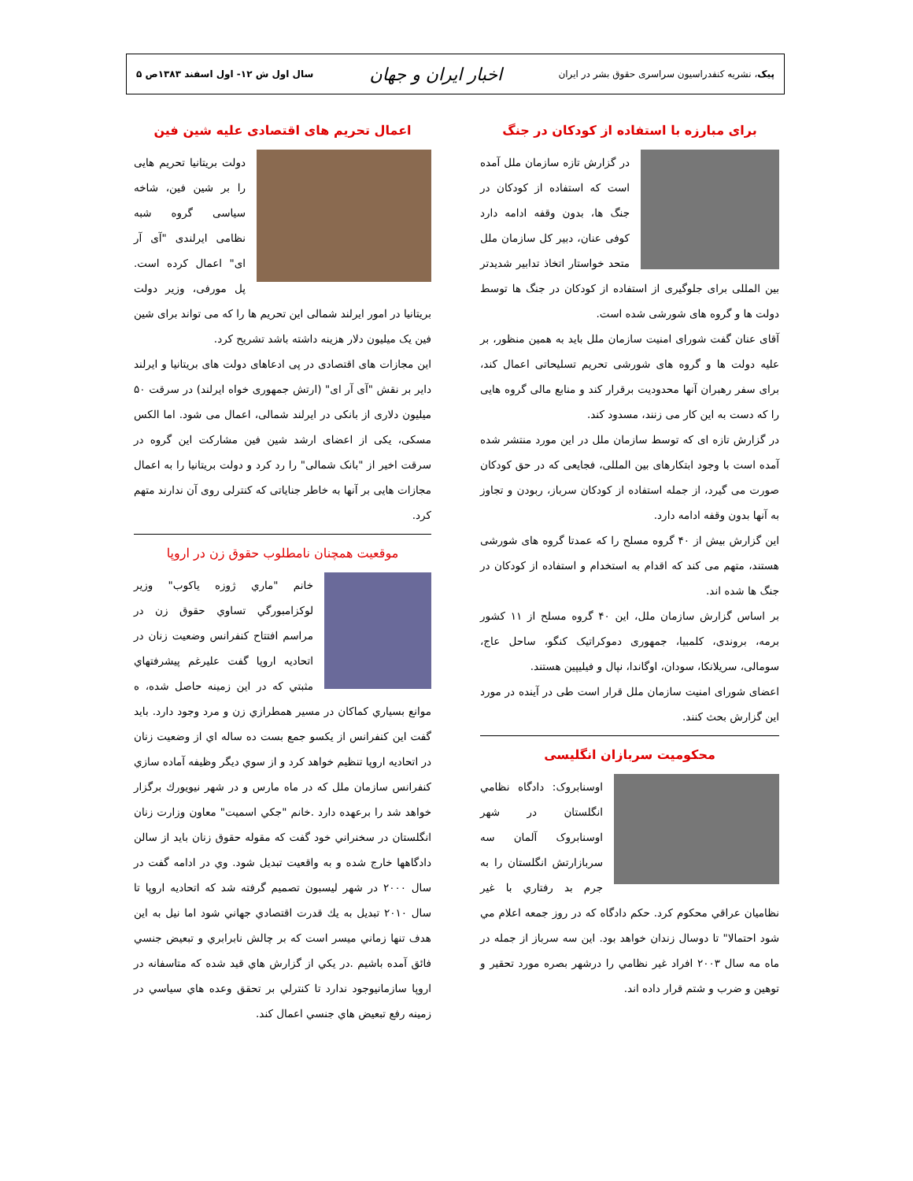پیک، نشریه کنفدراسیون سراسری حقوق بشر در ایران اخبار ایران و جهان سال اول ش ۱۲- اول اسفند ۱۳۸۳ص ۵
برای مبارزه با استفاده از کودکان در جنگ
در گزارش تازه سازمان ملل آمده است که استفاده از کودکان در جنگ ها، بدون وقفه ادامه دارد کوفی عنان، دبیر کل سازمان ملل متحد خواستار اتخاذ تدابیر شدیدتر بین المللی برای جلوگیری از استفاده از کودکان در جنگ ها توسط دولت ها و گروه های شورشی شده است.
آقای عنان گفت شورای امنیت سازمان ملل باید به همین منظور، بر علیه دولت ها و گروه های شورشی تحریم تسلیحاتی اعمال کند، برای سفر رهبران آنها محدودیت برقرار کند و منابع مالی گروه هایی را که دست به این کار می زنند، مسدود کند.
در گزارش تازه ای که توسط سازمان ملل در این مورد منتشر شده آمده است با وجود ابتکارهای بین المللی، فجایعی که در حق کودکان صورت می گیرد، از جمله استفاده از کودکان سرباز، ربودن و تجاوز به آنها بدون وقفه ادامه دارد.
این گزارش بیش از ۴۰ گروه مسلح را که عمدتا گروه های شورشی هستند، متهم می کند که اقدام به استخدام و استفاده از کودکان در جنگ ها شده اند.
بر اساس گزارش سازمان ملل، این ۴۰ گروه مسلح از ۱۱ کشور برمه، بروندی، کلمبیا، جمهوری دموکراتیک کنگو، ساحل عاج، سومالی، سریلانکا، سودان، اوگاندا، نپال و فیلیپین هستند.
اعضای شورای امنیت سازمان ملل قرار است طی در آینده در مورد این گزارش بحث کنند.
محکومیت سربازان انگلیسی
اوسنابروک: دادگاه نظامي انگلستان در شهر اوسنابروک آلمان سه سربازارتش انگلستان را به جرم بد رفتاري با غير نظاميان عراقي محکوم کرد. حکم دادگاه که در روز جمعه اعلام مي شود احتمالا" تا دوسال زندان خواهد بود. اين سه سرباز از جمله در ماه مه سال ۲۰۰۳ افراد غير نظامي را درشهر بصره مورد تحقير و توهين و ضرب و شتم قرار داده اند.
اعمال تحریم های اقتصادی علیه شین فین
دولت بریتانیا تحریم هایی را بر شین فین، شاخه سیاسی گروه شبه نظامی ایرلندی "آی آر ای" اعمال کرده است. پل مورفی، وزیر دولت بریتانیا در امور ایرلند شمالی این تحریم ها را که می تواند برای شین فین یک میلیون دلار هزینه داشته باشد تشریح کرد.
این مجازات های اقتصادی در پی ادعاهای دولت های بریتانیا و ایرلند دایر بر نقش "آی آر ای" (ارتش جمهوری خواه ایرلند) در سرقت ۵۰ میلیون دلاری از بانکی در ایرلند شمالی، اعمال می شود. اما الکس مسکی، یکی از اعضای ارشد شین فین مشارکت این گروه در سرقت اخیر از "بانک شمالی" را رد کرد و دولت بریتانیا را به اعمال مجازات هایی بر آنها به خاطر جنایاتی که کنترلی روی آن ندارند متهم کرد.
موقعیت همچنان نامطلوب حقوق زن در اروپا
خانم "ماري ژوزه ياكوب" وزير لوكزامبورگي تساوي حقوق زن در مراسم افتتاح كنفرانس وضعيت زنان در اتحاديه اروپا گفت عليرغم پيشرفتهاي مثبتي كه در اين زمينه حاصل شده، ه موانع بسياري كماكان در مسير همطرازي زن و مرد وجود دارد. بايد گفت اين كنفرانس از يكسو جمع بست ده ساله اي از وضعيت زنان در اتحاديه اروپا تنظيم خواهد كرد و از سوي ديگر وظيفه آماده سازي كنفرانس سازمان ملل كه در ماه مارس و در شهر نيويورك برگزار خواهد شد را برعهده دارد .خانم "جكي اسميت" معاون وزارت زنان انگلستان در سخنراني خود گفت كه مقوله حقوق زنان بايد از سالن دادگاهها خارج شده و به واقعيت تبديل شود. وي در ادامه گفت در سال ۲۰۰۰ در شهر ليسبون تصميم گرفته شد كه اتحاديه اروپا تا سال ۲۰۱۰ تبديل به يك قدرت اقتصادي جهاني شود اما نيل به اين هدف تنها زماني ميسر است كه بر چالش نابرابري و تبعيض جنسي فائق آمده باشيم .در يكي از گزارش هاي قيد شده كه متاسفانه در اروپا سازمانيوجود ندارد تا كنترلي بر تحقق وعده هاي سياسي در زمينه رفع تبعيض هاي جنسي اعمال كند.